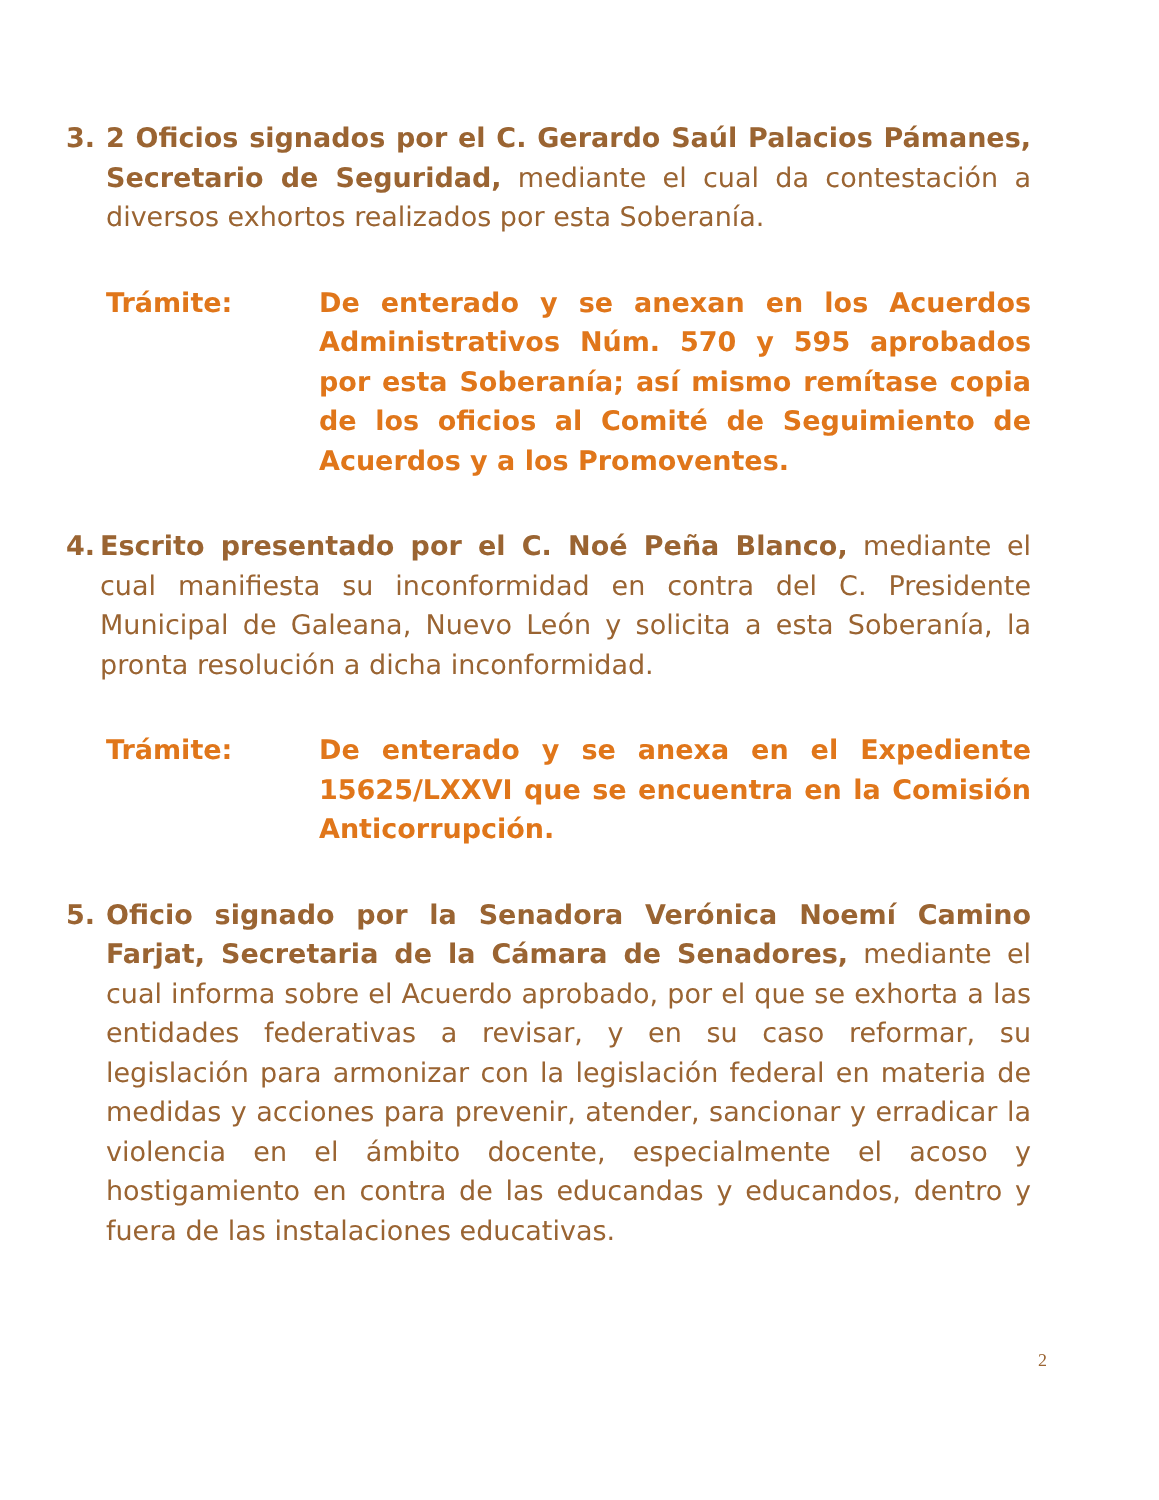3. 2 Oficios signados por el C. Gerardo Saúl Palacios Pámanes, Secretario de Seguridad, mediante el cual da contestación a diversos exhortos realizados por esta Soberanía.
Trámite: De enterado y se anexan en los Acuerdos Administrativos Núm. 570 y 595 aprobados por esta Soberanía; así mismo remítase copia de los oficios al Comité de Seguimiento de Acuerdos y a los Promoventes.
4. Escrito presentado por el C. Noé Peña Blanco, mediante el cual manifiesta su inconformidad en contra del C. Presidente Municipal de Galeana, Nuevo León y solicita a esta Soberanía, la pronta resolución a dicha inconformidad.
Trámite: De enterado y se anexa en el Expediente 15625/LXXVI que se encuentra en la Comisión Anticorrupción.
5. Oficio signado por la Senadora Verónica Noemí Camino Farjat, Secretaria de la Cámara de Senadores, mediante el cual informa sobre el Acuerdo aprobado, por el que se exhorta a las entidades federativas a revisar, y en su caso reformar, su legislación para armonizar con la legislación federal en materia de medidas y acciones para prevenir, atender, sancionar y erradicar la violencia en el ámbito docente, especialmente el acoso y hostigamiento en contra de las educandas y educandos, dentro y fuera de las instalaciones educativas.
2